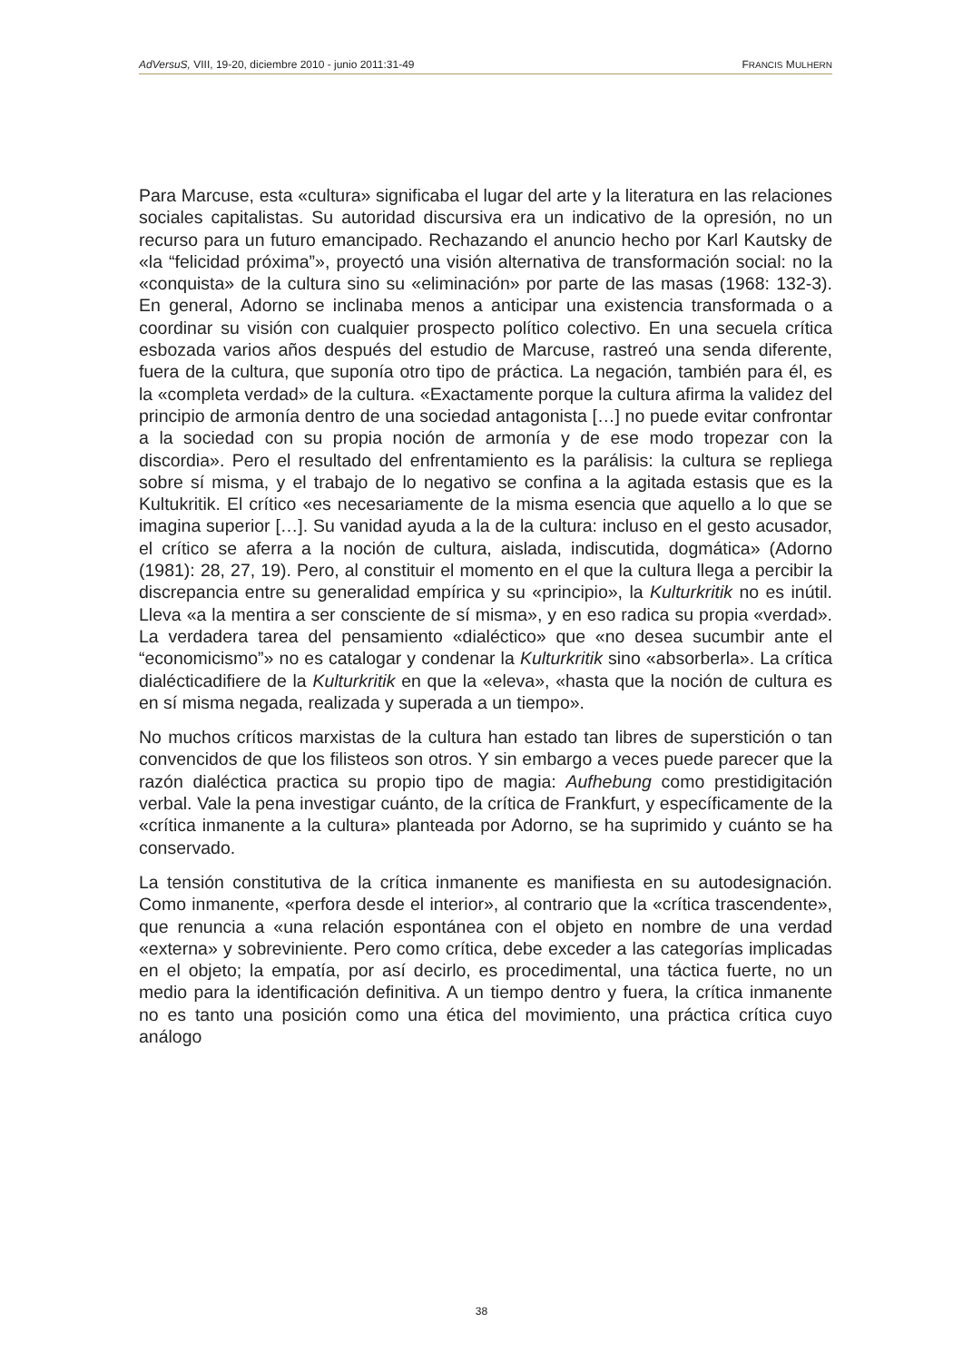AdVersuS, VIII, 19-20, diciembre 2010 - junio 2011:31-49 FRANCIS MULHERN
Para Marcuse, esta «cultura» significaba el lugar del arte y la literatura en las relaciones sociales capitalistas. Su autoridad discursiva era un indicativo de la opresión, no un recurso para un futuro emancipado. Rechazando el anuncio hecho por Karl Kautsky de «la “felicidad próxima”», proyectó una visión alternativa de transformación social: no la «conquista» de la cultura sino su «eliminación» por parte de las masas (1968: 132-3). En general, Adorno se inclinaba menos a anticipar una existencia transformada o a coordinar su visión con cualquier prospecto político colectivo. En una secuela crítica esbozada varios años después del estudio de Marcuse, rastreó una senda diferente, fuera de la cultura, que suponía otro tipo de práctica. La negación, también para él, es la «completa verdad» de la cultura. «Exactamente porque la cultura afirma la validez del principio de armonía dentro de una sociedad antagonista […] no puede evitar confrontar a la sociedad con su propia noción de armonía y de ese modo tropezar con la discordia». Pero el resultado del enfrentamiento es la parálisis: la cultura se repliega sobre sí misma, y el trabajo de lo negativo se confina a la agitada estasis que es la Kultukritik. El crítico «es necesariamente de la misma esencia que aquello a lo que se imagina superior […]. Su vanidad ayuda a la de la cultura: incluso en el gesto acusador, el crítico se aferra a la noción de cultura, aislada, indiscutida, dogmática» (Adorno (1981): 28, 27, 19). Pero, al constituir el momento en el que la cultura llega a percibir la discrepancia entre su generalidad empírica y su «principio», la Kulturkritik no es inútil. Lleva «a la mentira a ser consciente de sí misma», y en eso radica su propia «verdad». La verdadera tarea del pensamiento «dialéctico» que «no desea sucumbir ante el “economicismo”» no es catalogar y condenar la Kulturkritik sino «absorberla». La crítica dialécticadifiere de la Kulturkritik en que la «eleva», «hasta que la noción de cultura es en sí misma negada, realizada y superada a un tiempo».
No muchos críticos marxistas de la cultura han estado tan libres de superstición o tan convencidos de que los filisteos son otros. Y sin embargo a veces puede parecer que la razón dialéctica practica su propio tipo de magia: Aufhebung como prestidigitación verbal. Vale la pena investigar cuánto, de la crítica de Frankfurt, y específicamente de la «crítica inmanente a la cultura» planteada por Adorno, se ha suprimido y cuánto se ha conservado.
La tensión constitutiva de la crítica inmanente es manifiesta en su autodesignación. Como inmanente, «perfora desde el interior», al contrario que la «crítica trascendente», que renuncia a «una relación espontánea con el objeto en nombre de una verdad «externa» y sobreviniente. Pero como crítica, debe exceder a las categorías implicadas en el objeto; la empatía, por así decirlo, es procedimental, una táctica fuerte, no un medio para la identificación definitiva. A un tiempo dentro y fuera, la crítica inmanente no es tanto una posición como una ética del movimiento, una práctica crítica cuyo análogo
38